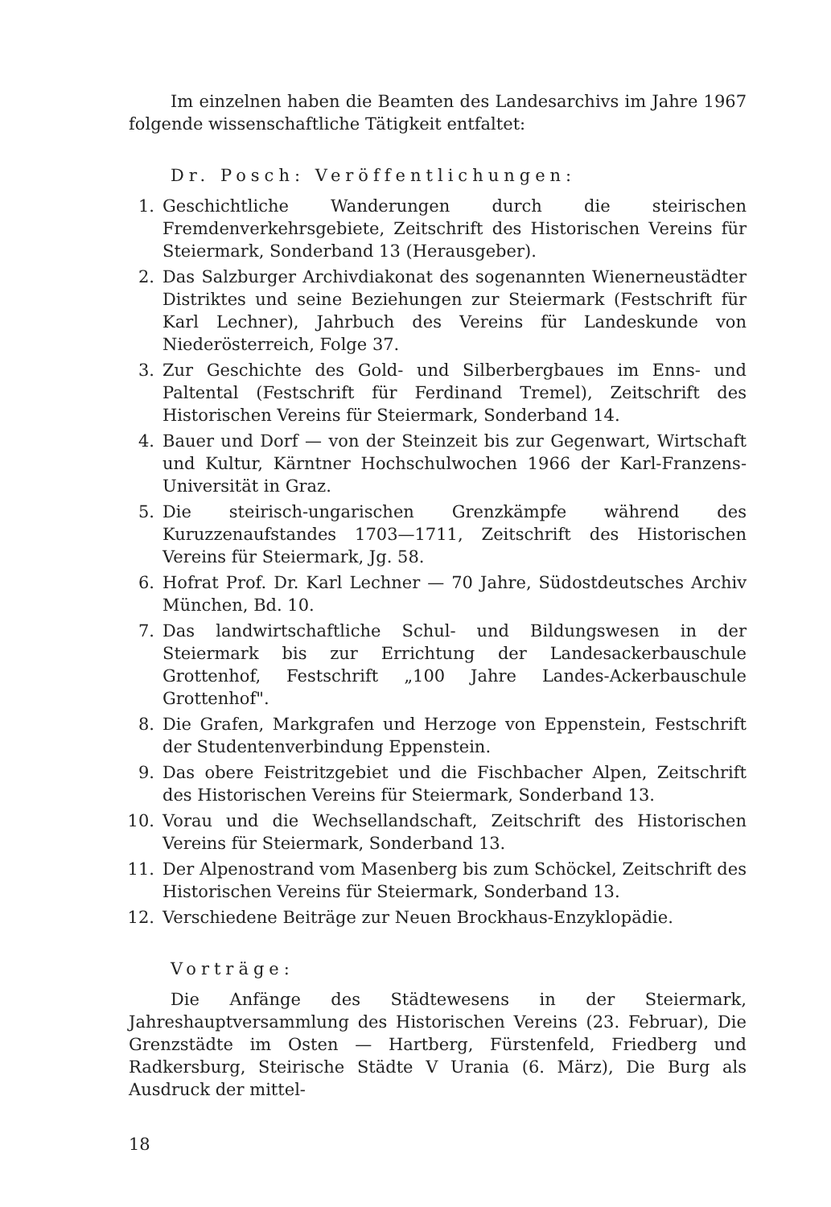Im einzelnen haben die Beamten des Landesarchivs im Jahre 1967 folgende wissenschaftliche Tätigkeit entfaltet:
Dr. Posch: Veröffentlichungen:
1. Geschichtliche Wanderungen durch die steirischen Fremdenverkehrsgebiete, Zeitschrift des Historischen Vereins für Steiermark, Sonderband 13 (Herausgeber).
2. Das Salzburger Archivdiakonat des sogenannten Wienerneustädter Distriktes und seine Beziehungen zur Steiermark (Festschrift für Karl Lechner), Jahrbuch des Vereins für Landeskunde von Niederösterreich, Folge 37.
3. Zur Geschichte des Gold- und Silberbergbaues im Enns- und Paltental (Festschrift für Ferdinand Tremel), Zeitschrift des Historischen Vereins für Steiermark, Sonderband 14.
4. Bauer und Dorf — von der Steinzeit bis zur Gegenwart, Wirtschaft und Kultur, Kärntner Hochschulwochen 1966 der Karl-Franzens-Universität in Graz.
5. Die steirisch-ungarischen Grenzkämpfe während des Kuruzzenaufstandes 1703—1711, Zeitschrift des Historischen Vereins für Steiermark, Jg. 58.
6. Hofrat Prof. Dr. Karl Lechner — 70 Jahre, Südostdeutsches Archiv München, Bd. 10.
7. Das landwirtschaftliche Schul- und Bildungswesen in der Steiermark bis zur Errichtung der Landesackerbauschule Grottenhof, Festschrift „100 Jahre Landes-Ackerbauschule Grottenhof".
8. Die Grafen, Markgrafen und Herzoge von Eppenstein, Festschrift der Studentenverbindung Eppenstein.
9. Das obere Feistritzgebiet und die Fischbacher Alpen, Zeitschrift des Historischen Vereins für Steiermark, Sonderband 13.
10. Vorau und die Wechsellandschaft, Zeitschrift des Historischen Vereins für Steiermark, Sonderband 13.
11. Der Alpenostrand vom Masenberg bis zum Schöckel, Zeitschrift des Historischen Vereins für Steiermark, Sonderband 13.
12. Verschiedene Beiträge zur Neuen Brockhaus-Enzyklopädie.
Vorträge:
Die Anfänge des Städtewesens in der Steiermark, Jahreshauptversammlung des Historischen Vereins (23. Februar), Die Grenzstädte im Osten — Hartberg, Fürstenfeld, Friedberg und Radkersburg, Steirische Städte V Urania (6. März), Die Burg als Ausdruck der mittel-
18